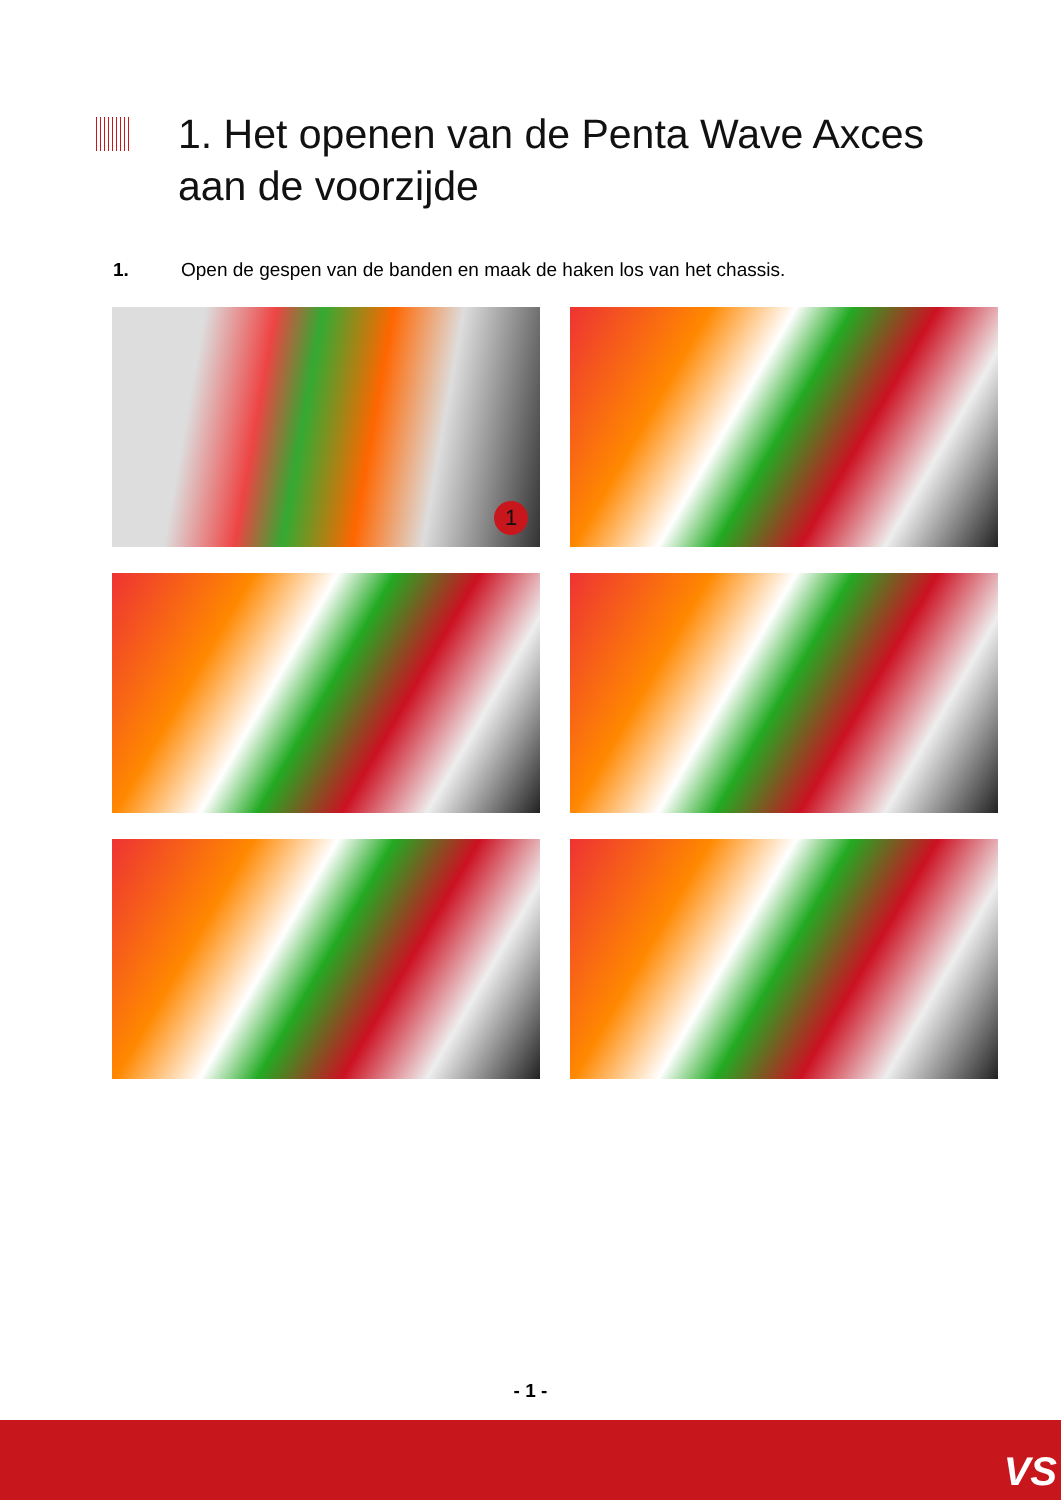1. Het openen van de Penta Wave Axces
aan de voorzijde
1. Open de gespen van de banden en maak de haken los van het chassis.
1
- 1 -
VS